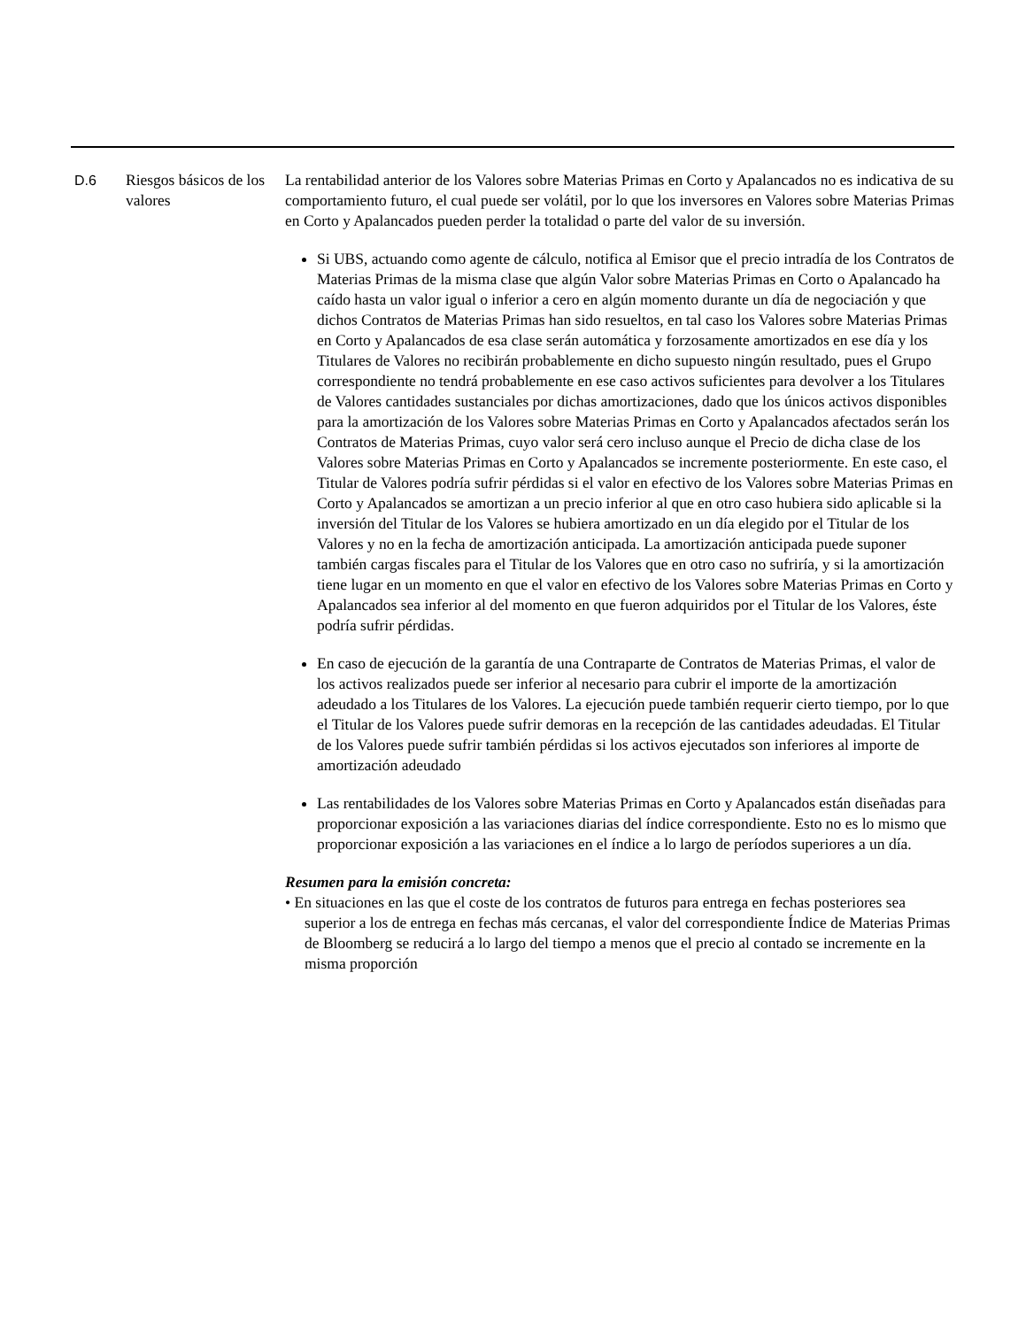| D.6 | Riesgos básicos de los valores | La rentabilidad anterior de los Valores sobre Materias Primas en Corto y Apalancados no es indicativa de su comportamiento futuro, el cual puede ser volátil, por lo que los inversores en Valores sobre Materias Primas en Corto y Apalancados pueden perder la totalidad o parte del valor de su inversión. Si UBS, actuando como agente de cálculo, notifica al Emisor que el precio intradía de los Contratos de Materias Primas de la misma clase que algún Valor sobre Materias Primas en Corto o Apalancado ha caído hasta un valor igual o inferior a cero en algún momento durante un día de negociación y que dichos Contratos de Materias Primas han sido resueltos, en tal caso los Valores sobre Materias Primas en Corto y Apalancados de esa clase serán automática y forzosamente amortizados en ese día y los Titulares de Valores no recibirán probablemente en dicho supuesto ningún resultado, pues el Grupo correspondiente no tendrá probablemente en ese caso activos suficientes para devolver a los Titulares de Valores cantidades sustanciales por dichas amortizaciones, dado que los únicos activos disponibles para la amortización de los Valores sobre Materias Primas en Corto y Apalancados afectados serán los Contratos de Materias Primas, cuyo valor será cero incluso aunque el Precio de dicha clase de los Valores sobre Materias Primas en Corto y Apalancados se incremente posteriormente. En este caso, el Titular de Valores podría sufrir pérdidas si el valor en efectivo de los Valores sobre Materias Primas en Corto y Apalancados se amortizan a un precio inferior al que en otro caso hubiera sido aplicable si la inversión del Titular de los Valores se hubiera amortizado en un día elegido por el Titular de los Valores y no en la fecha de amortización anticipada. La amortización anticipada puede suponer también cargas fiscales para el Titular de los Valores que en otro caso no sufriría, y si la amortización tiene lugar en un momento en que el valor en efectivo de los Valores sobre Materias Primas en Corto y Apalancados sea inferior al del momento en que fueron adquiridos por el Titular de los Valores, éste podría sufrir pérdidas. En caso de ejecución de la garantía de una Contraparte de Contratos de Materias Primas, el valor de los activos realizados puede ser inferior al necesario para cubrir el importe de la amortización adeudado a los Titulares de los Valores. La ejecución puede también requerir cierto tiempo, por lo que el Titular de los Valores puede sufrir demoras en la recepción de las cantidades adeudadas. El Titular de los Valores puede sufrir también pérdidas si los activos ejecutados son inferiores al importe de amortización adeudado Las rentabilidades de los Valores sobre Materias Primas en Corto y Apalancados están diseñadas para proporcionar exposición a las variaciones diarias del índice correspondiente. Esto no es lo mismo que proporcionar exposición a las variaciones en el índice a lo largo de períodos superiores a un día. Resumen para la emisión concreta: • En situaciones en las que el coste de los contratos de futuros para entrega en fechas posteriores sea superior a los de entrega en fechas más cercanas, el valor del correspondiente Índice de Materias Primas de Bloomberg se reducirá a lo largo del tiempo a menos que el precio al contado se incremente en la misma proporción |